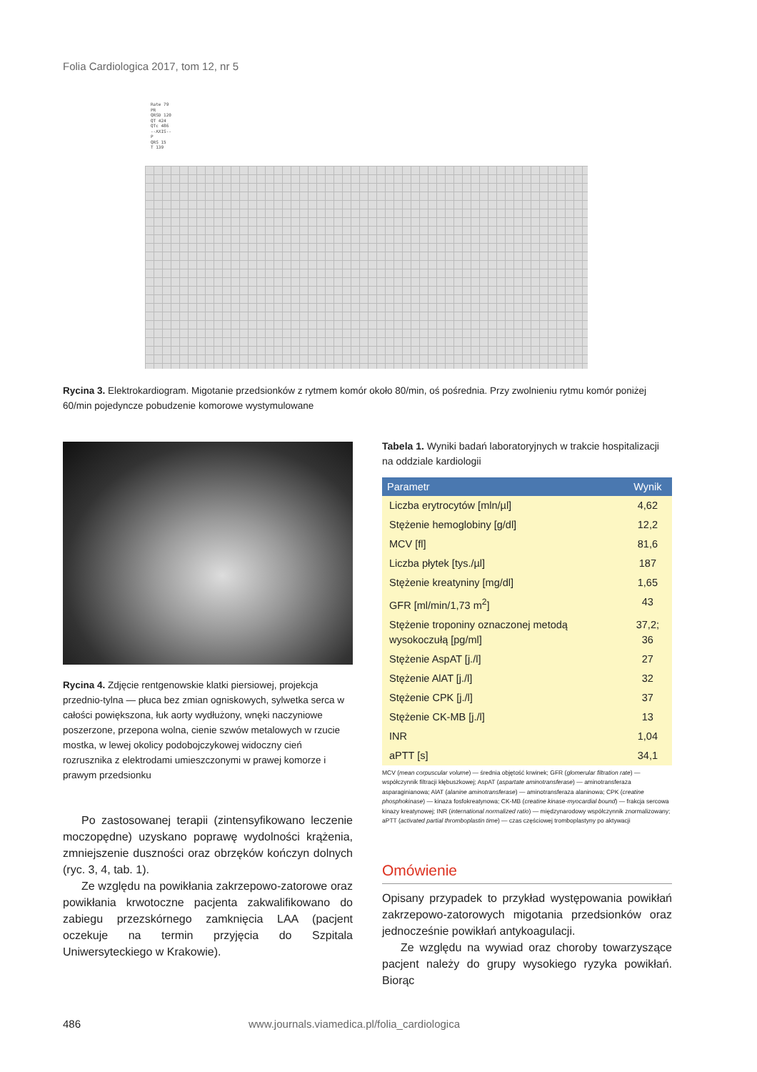Folia Cardiologica 2017, tom 12, nr 5
Rate 79
PR
QRSD 120
QT 424
QTc 486
--AXIS--
P
QRS 15
T 139
Rycina 3. Elektrokardiogram. Migotanie przedsionków z rytmem komór około 80/min, oś pośrednia. Przy zwolnieniu rytmu komór poniżej 60/min pojedyncze pobudzenie komorowe wystymulowane
Rycina 4. Zdjęcie rentgenowskie klatki piersiowej, projekcja przednio-tylna — płuca bez zmian ogniskowych, sylwetka serca w całości powiększona, łuk aorty wydłużony, wnęki naczyniowe poszerzone, przepona wolna, cienie szwów metalowych w rzucie mostka, w lewej okolicy podobojczykowej widoczny cień rozrusznika z elektrodami umieszczonymi w prawej komorze i prawym przedsionku
Po zastosowanej terapii (zintensyfikowano leczenie moczopędne) uzyskano poprawę wydolności krążenia, zmniejszenie duszności oraz obrzęków kończyn dolnych (ryc. 3, 4, tab. 1).
Ze względu na powikłania zakrzepowo-zatorowe oraz powikłania krwotoczne pacjenta zakwalifikowano do zabiegu przezskórnego zamknięcia LAA (pacjent oczekuje na termin przyjęcia do Szpitala Uniwersyteckiego w Krakowie).
Tabela 1. Wyniki badań laboratoryjnych w trakcie hospitalizacji na oddziale kardiologii
| Parametr | Wynik |
| --- | --- |
| Liczba erytrocytów [mln/µl] | 4,62 |
| Stężenie hemoglobiny [g/dl] | 12,2 |
| MCV [fl] | 81,6 |
| Liczba płytek [tys./µl] | 187 |
| Stężenie kreatyniny [mg/dl] | 1,65 |
| GFR [ml/min/1,73 m<sup>2</sup>] | 43 |
| Stężenie troponiny oznaczonej metodą wysokoczułą [pg/ml] | 37,2; 36 |
| Stężenie AspAT [j./l] | 27 |
| Stężenie AlAT [j./l] | 32 |
| Stężenie CPK [j./l] | 37 |
| Stężenie CK-MB [j./l] | 13 |
| INR | 1,04 |
| aPTT [s] | 34,1 |
MCV (mean corpuscular volume) — średnia objętość krwinek; GFR (glomerular filtration rate) — współczynnik filtracji kłębuszkowej; AspAT (aspartate aminotransferase) — aminotransferaza asparaginianowa; AlAT (alanine aminotransferase) — aminotransferaza alaninowa; CPK (creatine phosphokinase) — kinaza fosfokreatynowa; CK-MB (creatine kinase-myocardial bound) — frakcja sercowa kinazy kreatynowej; INR (international normalized ratio) — międzynarodowy współczynnik znormalizowany; aPTT (activated partial thromboplastin time) — czas częściowej tromboplastyny po aktywacji
Omówienie
Opisany przypadek to przykład występowania powikłań zakrzepowo-zatorowych migotania przedsionków oraz jednocześnie powikłań antykoagulacji.
Ze względu na wywiad oraz choroby towarzyszące pacjent należy do grupy wysokiego ryzyka powikłań. Biorąc
486 www.journals.viamedica.pl/folia_cardiologica